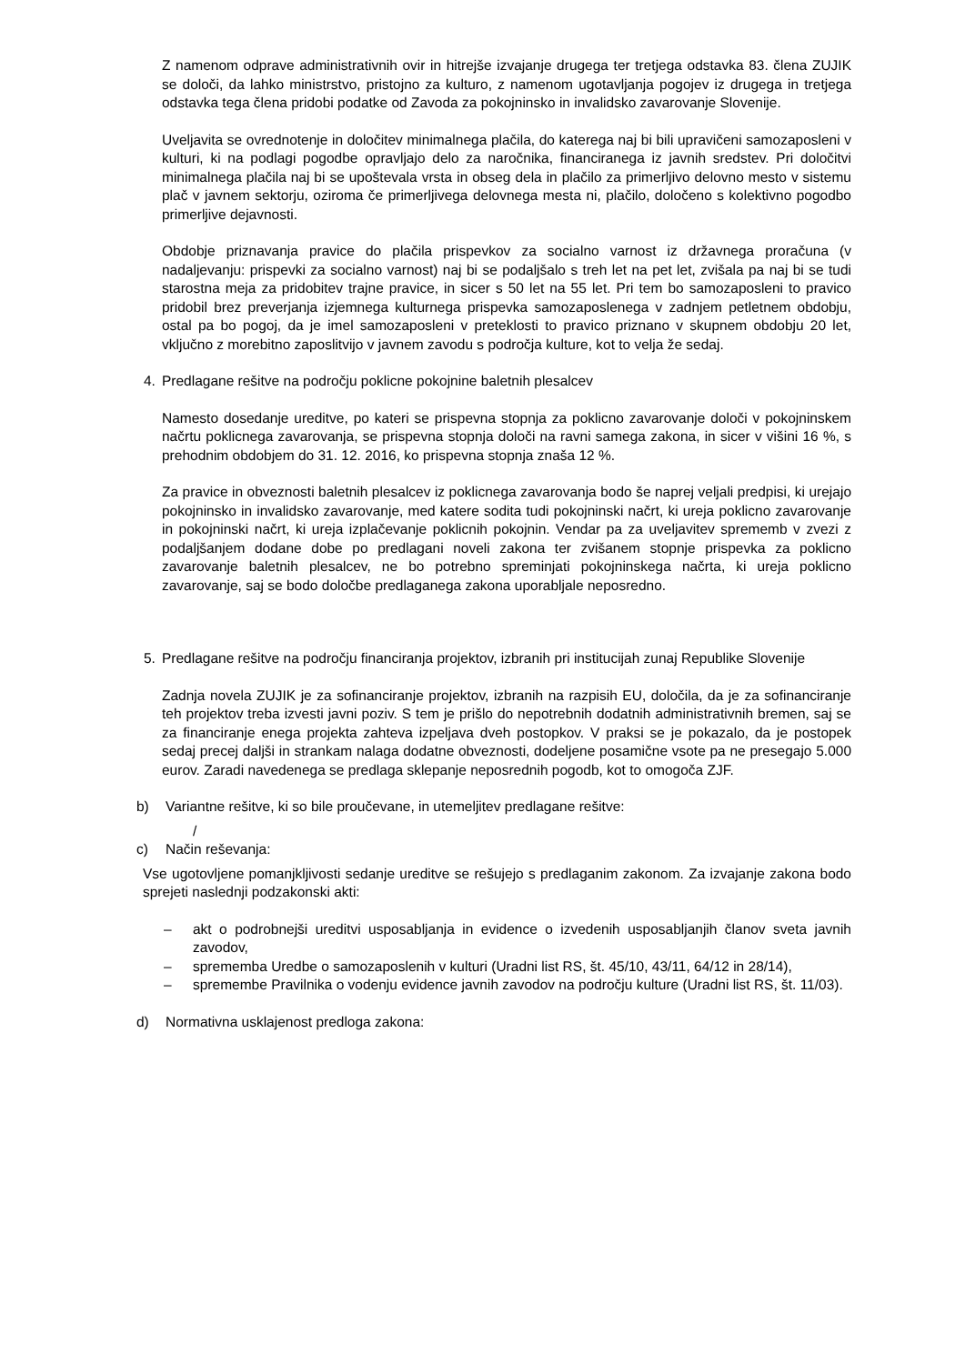Z namenom odprave administrativnih ovir in hitrejše izvajanje drugega ter tretjega odstavka 83. člena ZUJIK se določi, da lahko ministrstvo, pristojno za kulturo, z namenom ugotavljanja pogojev iz drugega in tretjega odstavka tega člena pridobi podatke od Zavoda za pokojninsko in invalidsko zavarovanje Slovenije.
Uveljavita se ovrednotenje in določitev minimalnega plačila, do katerega naj bi bili upravičeni samozaposleni v kulturi, ki na podlagi pogodbe opravljajo delo za naročnika, financiranega iz javnih sredstev. Pri določitvi minimalnega plačila naj bi se upoštevala vrsta in obseg dela in plačilo za primerljivo delovno mesto v sistemu plač v javnem sektorju, oziroma če primerljivega delovnega mesta ni, plačilo, določeno s kolektivno pogodbo primerljive dejavnosti.
Obdobje priznavanja pravice do plačila prispevkov za socialno varnost iz državnega proračuna (v nadaljevanju: prispevki za socialno varnost) naj bi se podaljšalo s treh let na pet let, zvišala pa naj bi se tudi starostna meja za pridobitev trajne pravice, in sicer s 50 let na 55 let. Pri tem bo samozaposleni to pravico pridobil brez preverjanja izjemnega kulturnega prispevka samozaposlenega v zadnjem petletnem obdobju, ostal pa bo pogoj, da je imel samozaposleni v preteklosti to pravico priznano v skupnem obdobju 20 let, vključno z morebitno zaposlitvijo v javnem zavodu s področja kulture, kot to velja že sedaj.
4. Predlagane rešitve na področju poklicne pokojnine baletnih plesalcev
Namesto dosedanje ureditve, po kateri se prispevna stopnja za poklicno zavarovanje določi v pokojninskem načrtu poklicnega zavarovanja, se prispevna stopnja določi na ravni samega zakona, in sicer v višini 16 %, s prehodnim obdobjem do 31. 12. 2016, ko prispevna stopnja znaša 12 %.
Za pravice in obveznosti baletnih plesalcev iz poklicnega zavarovanja bodo še naprej veljali predpisi, ki urejajo pokojninsko in invalidsko zavarovanje, med katere sodita tudi pokojninski načrt, ki ureja poklicno zavarovanje in pokojninski načrt, ki ureja izplačevanje poklicnih pokojnin. Vendar pa za uveljavitev sprememb v zvezi z podaljšanjem dodane dobe po predlagani noveli zakona ter zvišanem stopnje prispevka za poklicno zavarovanje baletnih plesalcev, ne bo potrebno spreminjati pokojninskega načrta, ki ureja poklicno zavarovanje, saj se bodo določbe predlaganega zakona uporabljale neposredno.
5. Predlagane rešitve na področju financiranja projektov, izbranih pri institucijah zunaj Republike Slovenije
Zadnja novela ZUJIK je za sofinanciranje projektov, izbranih na razpisih EU, določila, da je za sofinanciranje teh projektov treba izvesti javni poziv. S tem je prišlo do nepotrebnih dodatnih administrativnih bremen, saj se za financiranje enega projekta zahteva izpeljava dveh postopkov. V praksi se je pokazalo, da je postopek sedaj precej daljši in strankam nalaga dodatne obveznosti, dodeljene posamične vsote pa ne presegajo 5.000 eurov. Zaradi navedenega se predlaga sklepanje neposrednih pogodb, kot to omogoča ZJF.
b) Variantne rešitve, ki so bile proučevane, in utemeljitev predlagane rešitve:
/
c) Način reševanja:
Vse ugotovljene pomanjkljivosti sedanje ureditve se rešujejo s predlaganim zakonom. Za izvajanje zakona bodo sprejeti naslednji podzakonski akti:
– akt o podrobnejši ureditvi usposabljanja in evidence o izvedenih usposabljanjih članov sveta javnih zavodov,
– sprememba Uredbe o samozaposlenih v kulturi (Uradni list RS, št. 45/10, 43/11, 64/12 in 28/14),
– spremembe Pravilnika o vodenju evidence javnih zavodov na področju kulture (Uradni list RS, št. 11/03).
d) Normativna usklajenost predloga zakona: